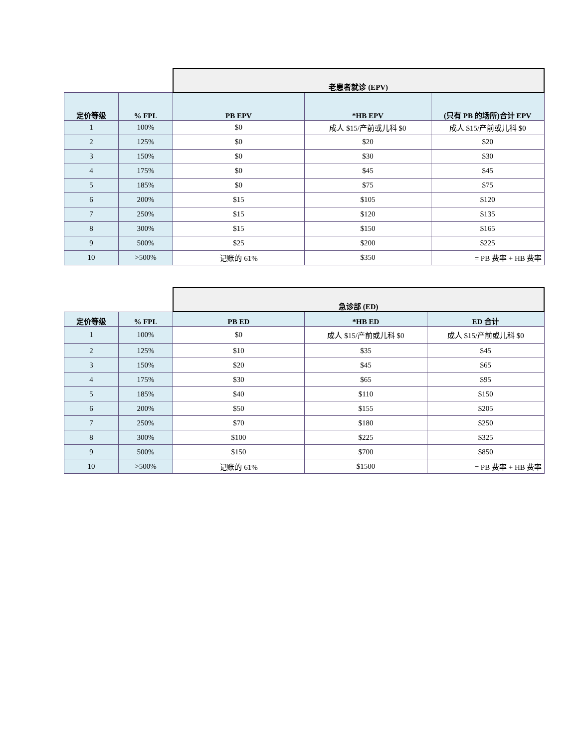| | | 老患者就诊 (EPV) | | |
| 定价等级 | % FPL | PB EPV | *HB EPV | (只有 PB 的场所)合计 EPV |
| 1 | 100% | $0 | 成人 $15/产前或儿科 $0 | 成人 $15/产前或儿科 $0 |
| 2 | 125% | $0 | $20 | $20 |
| 3 | 150% | $0 | $30 | $30 |
| 4 | 175% | $0 | $45 | $45 |
| 5 | 185% | $0 | $75 | $75 |
| 6 | 200% | $15 | $105 | $120 |
| 7 | 250% | $15 | $120 | $135 |
| 8 | 300% | $15 | $150 | $165 |
| 9 | 500% | $25 | $200 | $225 |
| 10 | >500% | 记账的 61% | $350 | = PB 费率 + HB 费率 |
| | | 急诊部 (ED) | | |
| 定价等级 | % FPL | PB ED | *HB ED | ED 合计 |
| 1 | 100% | $0 | 成人 $15/产前或儿科 $0 | 成人 $15/产前或儿科 $0 |
| 2 | 125% | $10 | $35 | $45 |
| 3 | 150% | $20 | $45 | $65 |
| 4 | 175% | $30 | $65 | $95 |
| 5 | 185% | $40 | $110 | $150 |
| 6 | 200% | $50 | $155 | $205 |
| 7 | 250% | $70 | $180 | $250 |
| 8 | 300% | $100 | $225 | $325 |
| 9 | 500% | $150 | $700 | $850 |
| 10 | >500% | 记账的 61% | $1500 | = PB 费率 + HB 费率 |